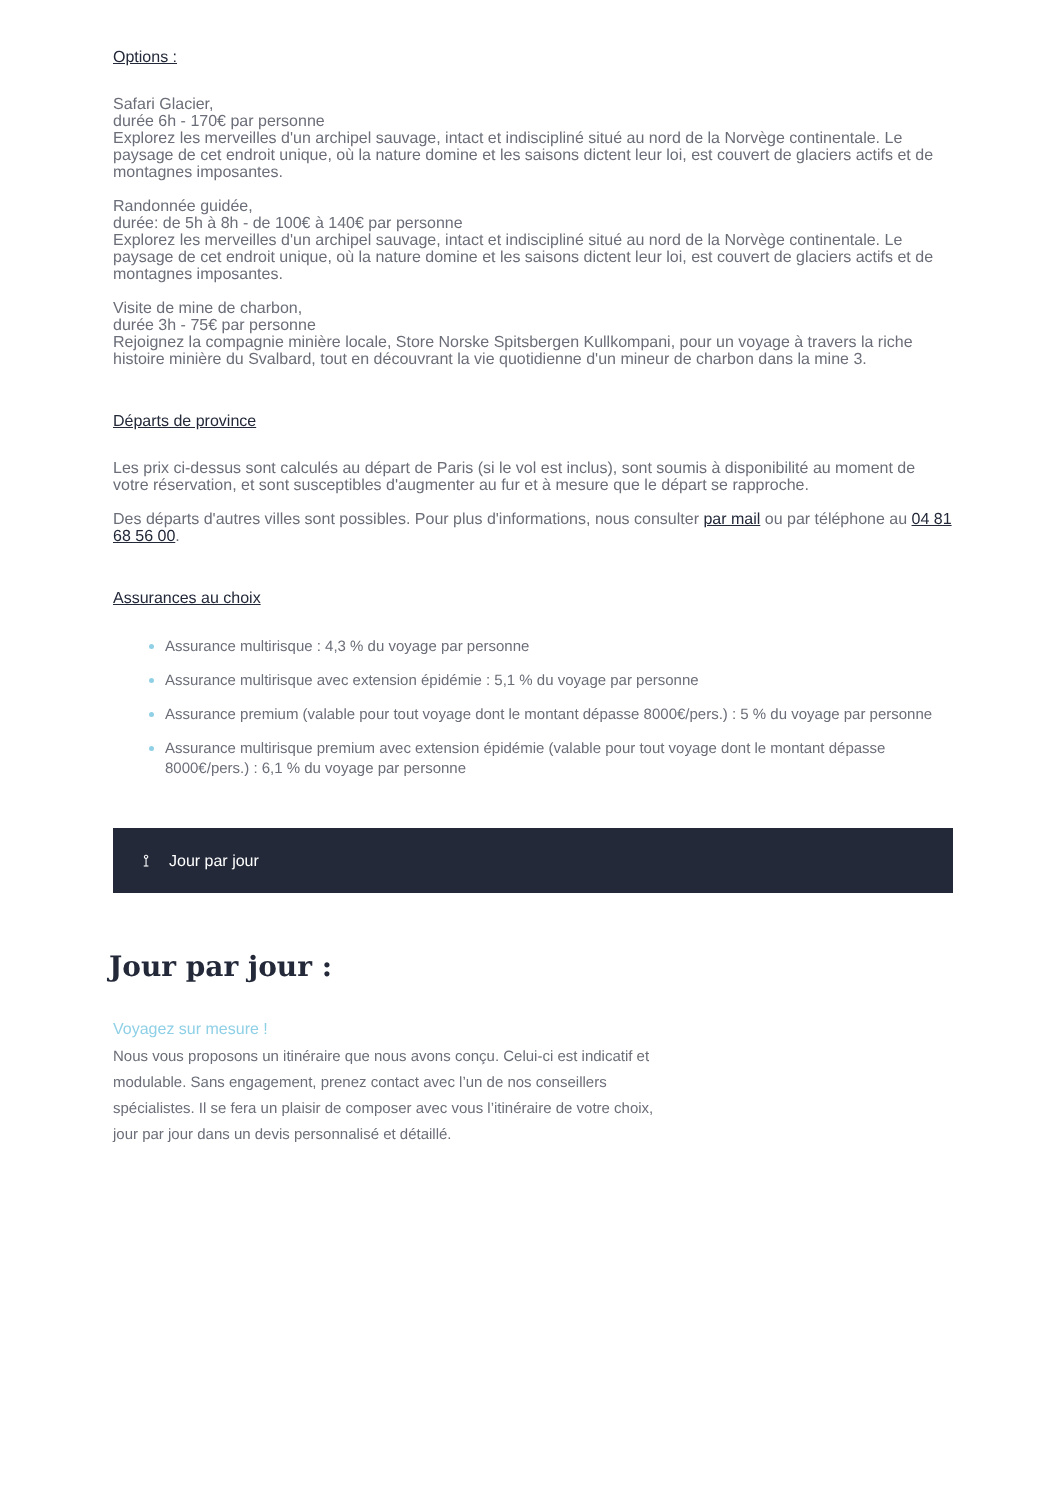Options :
Safari Glacier,
durée 6h - 170€ par personne
Explorez les merveilles d'un archipel sauvage, intact et indiscipliné situé au nord de la Norvège continentale. Le paysage de cet endroit unique, où la nature domine et les saisons dictent leur loi, est couvert de glaciers actifs et de montagnes imposantes.
Randonnée guidée,
durée: de 5h à 8h - de 100€ à 140€ par personne
Explorez les merveilles d'un archipel sauvage, intact et indiscipliné situé au nord de la Norvège continentale. Le paysage de cet endroit unique, où la nature domine et les saisons dictent leur loi, est couvert de glaciers actifs et de montagnes imposantes.
Visite de mine de charbon,
durée 3h - 75€ par personne
Rejoignez la compagnie minière locale, Store Norske Spitsbergen Kullkompani, pour un voyage à travers la riche histoire minière du Svalbard, tout en découvrant la vie quotidienne d'un mineur de charbon dans la mine 3.
Départs de province
Les prix ci-dessus sont calculés au départ de Paris (si le vol est inclus), sont soumis à disponibilité au moment de votre réservation, et sont susceptibles d'augmenter au fur et à mesure que le départ se rapproche.
Des départs d'autres villes sont possibles. Pour plus d'informations, nous consulter par mail ou par téléphone au 04 81 68 56 00.
Assurances au choix
Assurance multirisque : 4,3 % du voyage par personne
Assurance multirisque avec extension épidémie : 5,1 % du voyage par personne
Assurance premium (valable pour tout voyage dont le montant dépasse 8000€/pers.) : 5 % du voyage par personne
Assurance multirisque premium avec extension épidémie (valable pour tout voyage dont le montant dépasse 8000€/pers.) : 6,1 % du voyage par personne
⟟ Jour par jour
Jour par jour :
Voyagez sur mesure !
Nous vous proposons un itinéraire que nous avons conçu. Celui-ci est indicatif et modulable. Sans engagement, prenez contact avec l’un de nos conseillers spécialistes. Il se fera un plaisir de composer avec vous l’itinéraire de votre choix, jour par jour dans un devis personnalisé et détaillé.